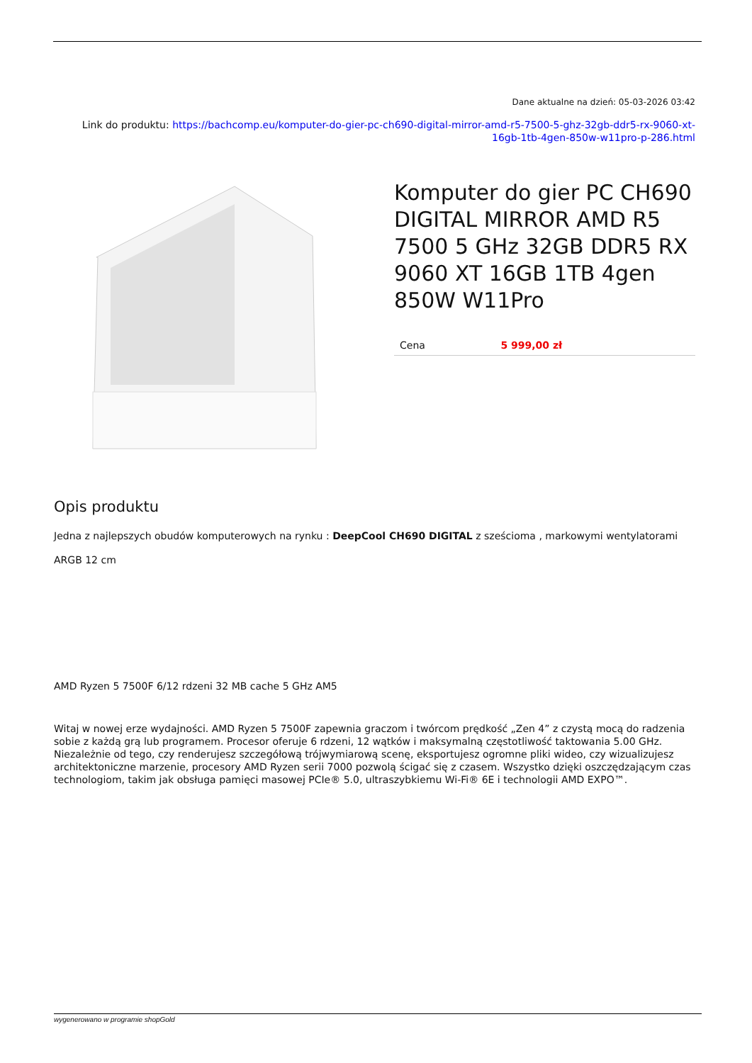Dane aktualne na dzień: 05-03-2026 03:42
Link do produktu: https://bachcomp.eu/komputer-do-gier-pc-ch690-digital-mirror-amd-r5-7500-5-ghz-32gb-ddr5-rx-9060-xt-16gb-1tb-4gen-850w-w11pro-p-286.html
Komputer do gier PC CH690 DIGITAL MIRROR AMD R5 7500 5 GHz 32GB DDR5 RX 9060 XT 16GB 1TB 4gen 850W W11Pro
| Cena | 5 999,00 zł |
Opis produktu
Jedna z najlepszych obudów komputerowych na rynku : DeepCool CH690 DIGITAL z sześcioma , markowymi wentylatorami
ARGB 12 cm
AMD Ryzen 5 7500F 6/12 rdzeni 32 MB cache 5 GHz AM5
Witaj w nowej erze wydajności. AMD Ryzen 5 7500F zapewnia graczom i twórcom prędkość „Zen 4” z czystą mocą do radzenia sobie z każdą grą lub programem. Procesor oferuje 6 rdzeni, 12 wątków i maksymalną częstotliwość taktowania 5.00 GHz. Niezależnie od tego, czy renderujesz szczegółową trójwymiarową scenę, eksportujesz ogromne pliki wideo, czy wizualizujesz architektoniczne marzenie, procesory AMD Ryzen serii 7000 pozwolą ścigać się z czasem. Wszystko dzięki oszczędzającym czas technologiom, takim jak obsługa pamięci masowej PCIe® 5.0, ultraszybkiemu Wi-Fi® 6E i technologii AMD EXPO™.
wygenerowano w programie shopGold